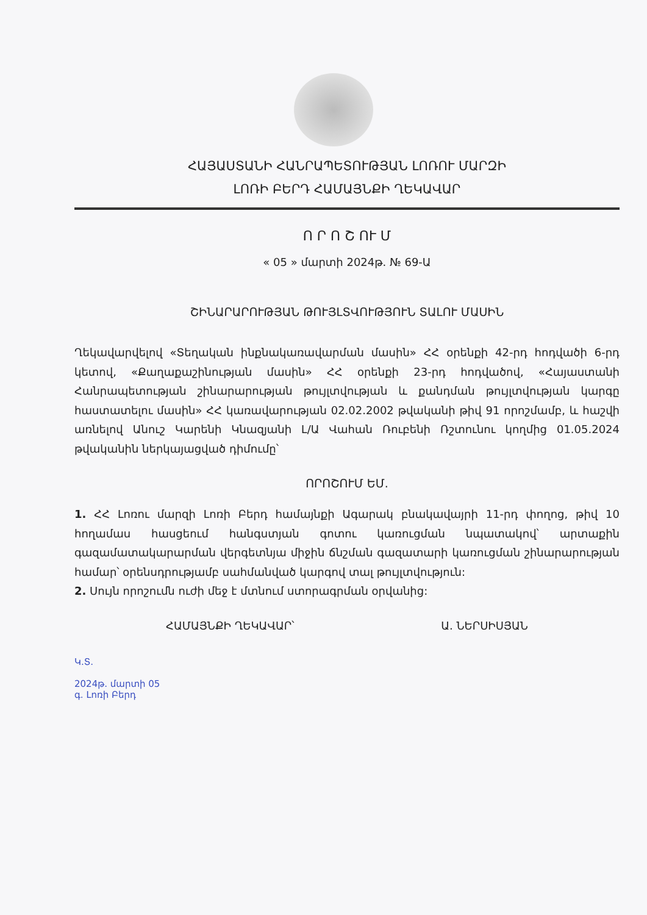ՀԱՅԱՍՏԱՆԻ ՀԱՆՐԱՊԵՏՈՒԹՅԱՆ ԼՈՌՈՒ ՄԱՐԶԻ
ԼՈՌԻ ԲԵՐԴ ՀԱՄԱՅՆՔԻ ՂԵԿԱՎԱՐ
Ո Ր Ո Շ ՈՒ Մ
« 05 » մարտի 2024թ. № 69-Ա
ՇԻՆԱՐԱՐՈՒԹՅԱՆ ԹՈՒՅԼՏՎՈՒԹՅՈՒՆ ՏԱԼՈՒ ՄԱՍԻՆ
Ղեկավարվելով «Տեղական ինքնակառավարման մասին» ՀՀ օրենքի 42-րդ հոդվածի 6-րդ կետով, «Քաղաքաշինության մասին» ՀՀ օրենքի 23-րդ հոդվածով, «Հայաստանի Հանրապետության շինարարության թույլտվության և քանդման թույլտվության կարգը հաստատելու մասին» ՀՀ կառավարության 02.02.2002 թվականի թիվ 91 որոշմամբ, և հաշվի առնելով Անուշ Կարենի Կնազյանի Լ/Ա Վահան Ռուբենի Ռշտունու կողմից 01.05.2024 թվականին ներկայացված դիմումը՝
ՈՐՈՇՈՒՄ ԵՄ.
1. ՀՀ Լոռու մարզի Լոռի Բերդ համայնքի Ագարակ բնակավայրի 11-րդ փողոց, թիվ 10 հողամաս հասցեում հանգստյան գոտու կառուցման նպատակով՝ արտաքին գազամատակարարման վերգետնյա միջին ճնշման գազատարի կառուցման շինարարության համար՝ օրենսդրությամբ սահմանված կարգով տալ թույլտվություն:
2. Սույն որոշումն ուժի մեջ է մտնում ստորագրման օրվանից:
ՀԱՄԱՅՆՔԻ ՂԵԿԱՎԱՐ՝ Ա. ՆԵՐՍԻՍՅԱՆ
Կ.Տ.
2024թ. մարտի 05
գ. Լոռի Բերդ